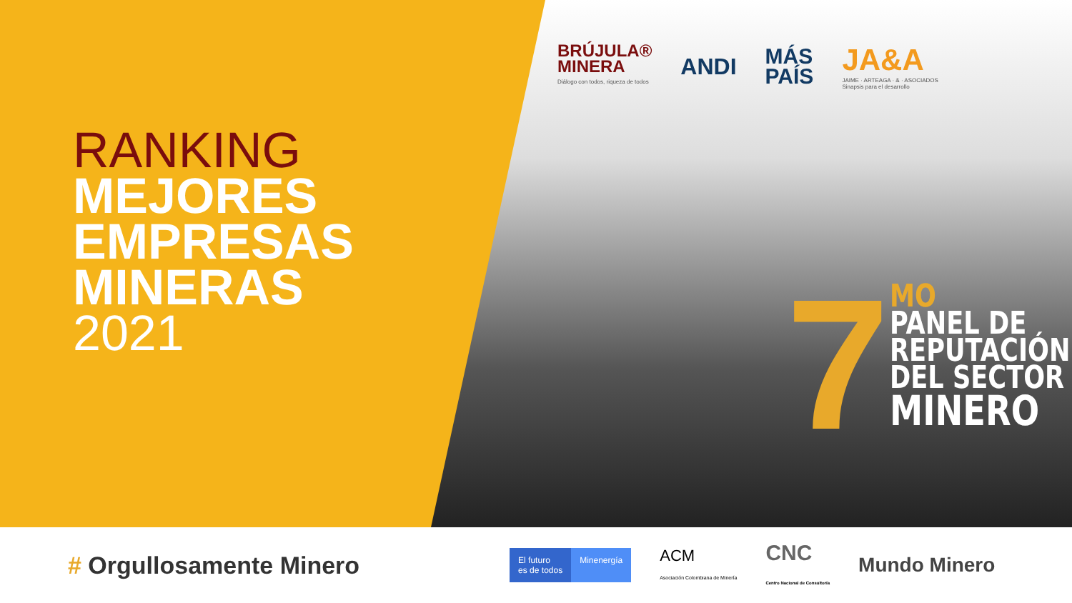RANKING
MEJORES
EMPRESAS
MINERAS
2021
BRÚJULA®
MINERA
Diálogo con todos, riqueza de todos
ANDI
MÁS
PAÍS
JA&A
JAIME · ARTEAGA · & · ASOCIADOS
Sinapsis para el desarrollo
7
MO
PANEL DE
REPUTACIÓN
DEL SECTOR
MINERO
# Orgullosamente Minero
El futuro
es de todos Minenergía
ACM
Asociación Colombiana de Minería
CNC
Centro Nacional de Consultoría
Mundo Minero